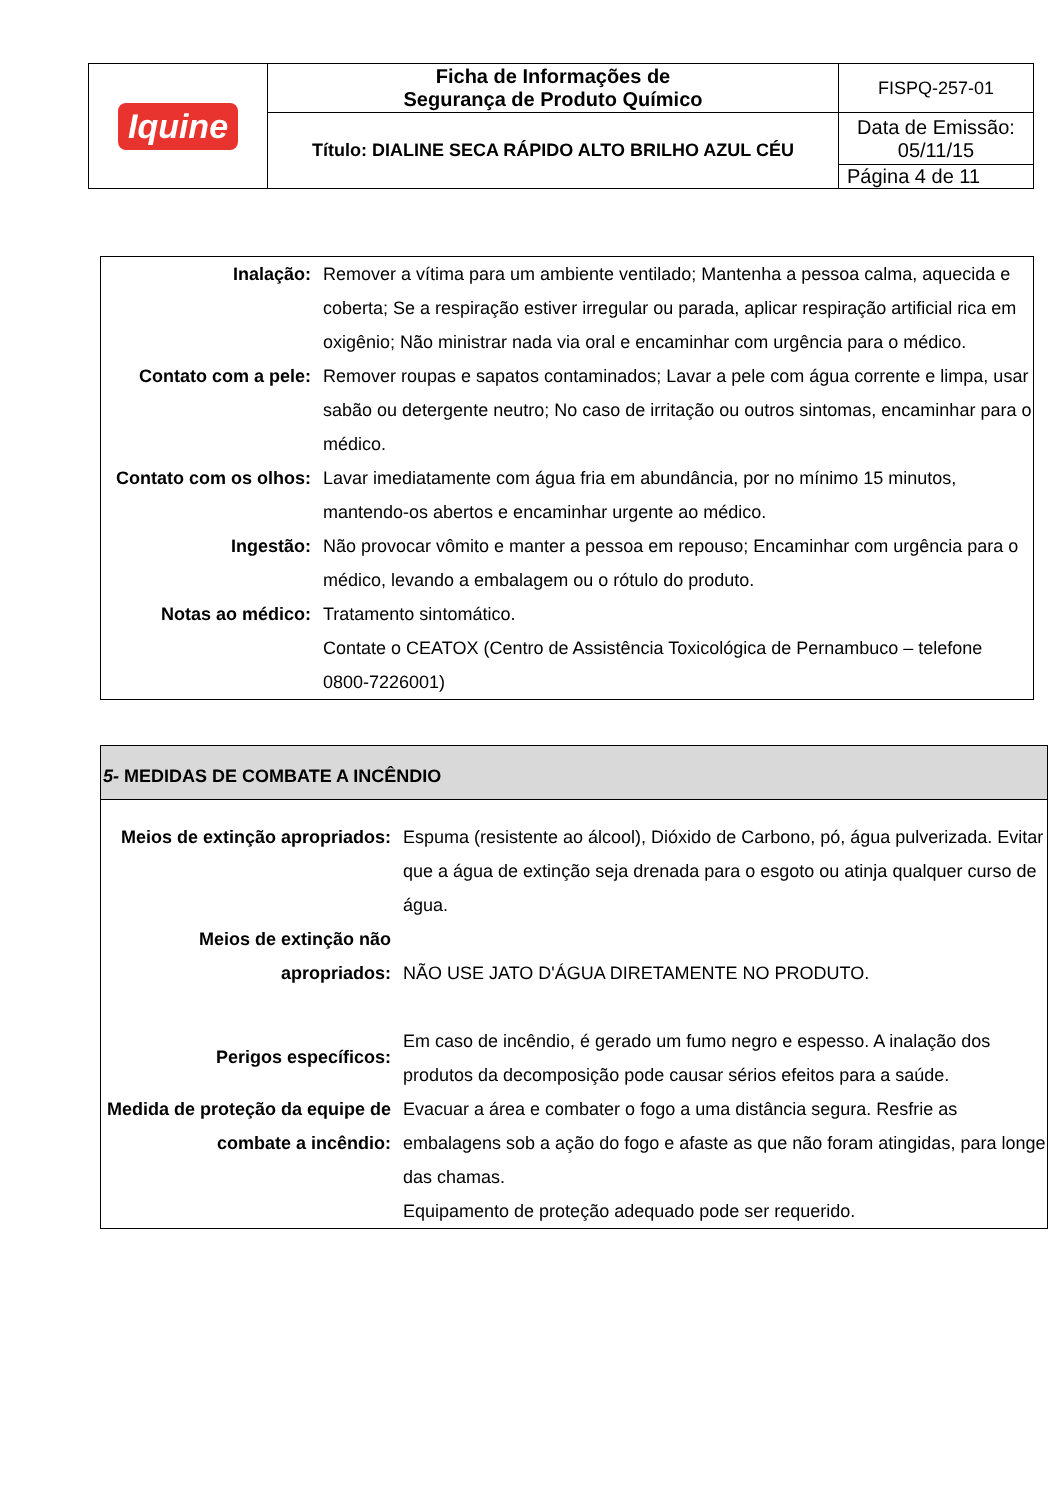| Iquine | Ficha de Informações de Segurança de Produto Químico | FISPQ-257-01 |
| | Título: DIALINE SECA RÁPIDO ALTO BRILHO AZUL CÉU | Data de Emissão: 05/11/15 |
| | | Página 4 de 11 |
| Inalação: | Remover a vítima para um ambiente ventilado; Mantenha a pessoa calma, aquecida e coberta; Se a respiração estiver irregular ou parada, aplicar respiração artificial rica em oxigênio; Não ministrar nada via oral e encaminhar com urgência para o médico. |
| Contato com a pele: | Remover roupas e sapatos contaminados; Lavar a pele com água corrente e limpa, usar sabão ou detergente neutro; No caso de irritação ou outros sintomas, encaminhar para o médico. |
| Contato com os olhos: | Lavar imediatamente com água fria em abundância, por no mínimo 15 minutos, mantendo-os abertos e encaminhar urgente ao médico. |
| Ingestão: | Não provocar vômito e manter a pessoa em repouso; Encaminhar com urgência para o médico, levando a embalagem ou o rótulo do produto. |
| Notas ao médico: | Tratamento sintomático. Contate o CEATOX (Centro de Assistência Toxicológica de Pernambuco – telefone 0800-7226001) |
5- MEDIDAS DE COMBATE A INCÊNDIO
| Meios de extinção apropriados: | Espuma (resistente ao álcool), Dióxido de Carbono, pó, água pulverizada. Evitar que a água de extinção seja drenada para o esgoto ou atinja qualquer curso de água. |
| Meios de extinção não apropriados: | NÃO USE JATO D'ÁGUA DIRETAMENTE NO PRODUTO. |
| Perigos específicos: | Em caso de incêndio, é gerado um fumo negro e espesso. A inalação dos produtos da decomposição pode causar sérios efeitos para a saúde. |
| Medida de proteção da equipe de combate a incêndio: | Evacuar a área e combater o fogo a uma distância segura. Resfrie as embalagens sob a ação do fogo e afaste as que não foram atingidas, para longe das chamas. Equipamento de proteção adequado pode ser requerido. |